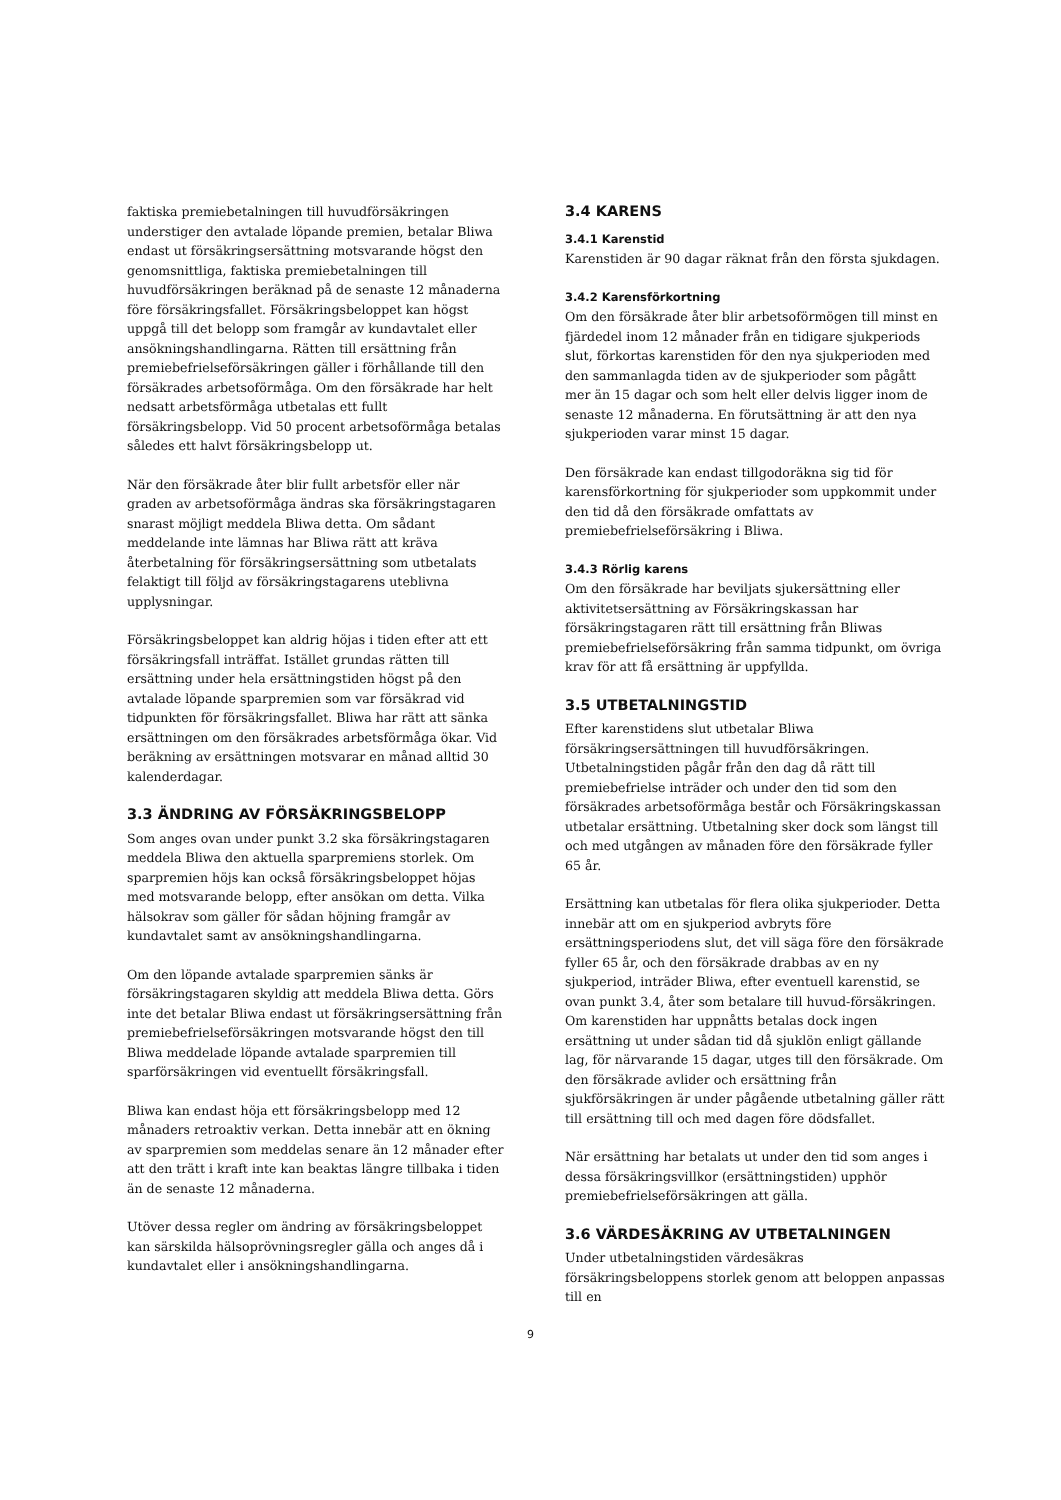faktiska premiebetalningen till huvudförsäkringen understiger den avtalade löpande premien, betalar Bliwa endast ut försäkringsersättning motsvarande högst den genomsnittliga, faktiska premiebetalningen till huvudförsäkringen beräknad på de senaste 12 månaderna före försäkringsfallet. Försäkringsbeloppet kan högst uppgå till det belopp som framgår av kundavtalet eller ansökningshandlingarna. Rätten till ersättning från premiebefrielseförsäkringen gäller i förhållande till den försäkrades arbetsoförmåga. Om den försäkrade har helt nedsatt arbetsförmåga utbetalas ett fullt försäkringsbelopp. Vid 50 procent arbetsoförmåga betalas således ett halvt försäkringsbelopp ut.
När den försäkrade åter blir fullt arbetsför eller när graden av arbetsoförmåga ändras ska försäkringstagaren snarast möjligt meddela Bliwa detta. Om sådant meddelande inte lämnas har Bliwa rätt att kräva återbetalning för försäkringsersättning som utbetalats felaktigt till följd av försäkringstagarens uteblivna upplysningar.
Försäkringsbeloppet kan aldrig höjas i tiden efter att ett försäkringsfall inträffat. Istället grundas rätten till ersättning under hela ersättningstiden högst på den avtalade löpande sparpremien som var försäkrad vid tidpunkten för försäkringsfallet. Bliwa har rätt att sänka ersättningen om den försäkrades arbetsförmåga ökar. Vid beräkning av ersättningen motsvarar en månad alltid 30 kalenderdagar.
3.3 ÄNDRING AV FÖRSÄKRINGSBELOPP
Som anges ovan under punkt 3.2 ska försäkringstagaren meddela Bliwa den aktuella sparpremiens storlek. Om sparpremien höjs kan också försäkringsbeloppet höjas med motsvarande belopp, efter ansökan om detta. Vilka hälsokrav som gäller för sådan höjning framgår av kundavtalet samt av ansökningshandlingarna.
Om den löpande avtalade sparpremien sänks är försäkringstagaren skyldig att meddela Bliwa detta. Görs inte det betalar Bliwa endast ut försäkringsersättning från premiebefrielseförsäkringen motsvarande högst den till Bliwa meddelade löpande avtalade sparpremien till sparförsäkringen vid eventuellt försäkringsfall.
Bliwa kan endast höja ett försäkringsbelopp med 12 månaders retroaktiv verkan. Detta innebär att en ökning av sparpremien som meddelas senare än 12 månader efter att den trätt i kraft inte kan beaktas längre tillbaka i tiden än de senaste 12 månaderna.
Utöver dessa regler om ändring av försäkringsbeloppet kan särskilda hälsoprövningsregler gälla och anges då i kundavtalet eller i ansökningshandlingarna.
3.4 KARENS
3.4.1 Karenstid
Karenstiden är 90 dagar räknat från den första sjukdagen.
3.4.2 Karensförkortning
Om den försäkrade åter blir arbetsoförmögen till minst en fjärdedel inom 12 månader från en tidigare sjukperiods slut, förkortas karenstiden för den nya sjukperioden med den sammanlagda tiden av de sjukperioder som pågått mer än 15 dagar och som helt eller delvis ligger inom de senaste 12 månaderna. En förutsättning är att den nya sjukperioden varar minst 15 dagar.
Den försäkrade kan endast tillgodoräkna sig tid för karensförkortning för sjukperioder som uppkommit under den tid då den försäkrade omfattats av premiebefrielseförsäkring i Bliwa.
3.4.3 Rörlig karens
Om den försäkrade har beviljats sjukersättning eller aktivitetsersättning av Försäkringskassan har försäkringstagaren rätt till ersättning från Bliwas premiebefrielseförsäkring från samma tidpunkt, om övriga krav för att få ersättning är uppfyllda.
3.5 UTBETALNINGSTID
Efter karenstidens slut utbetalar Bliwa försäkringsersättningen till huvudförsäkringen. Utbetalningstiden pågår från den dag då rätt till premiebefrielse inträder och under den tid som den försäkrades arbetsoförmåga består och Försäkringskassan utbetalar ersättning. Utbetalning sker dock som längst till och med utgången av månaden före den försäkrade fyller 65 år.
Ersättning kan utbetalas för flera olika sjukperioder. Detta innebär att om en sjukperiod avbryts före ersättningsperiodens slut, det vill säga före den försäkrade fyller 65 år, och den försäkrade drabbas av en ny sjukperiod, inträder Bliwa, efter eventuell karenstid, se ovan punkt 3.4, åter som betalare till huvud-försäkringen. Om karenstiden har uppnåtts betalas dock ingen ersättning ut under sådan tid då sjuklön enligt gällande lag, för närvarande 15 dagar, utges till den försäkrade. Om den försäkrade avlider och ersättning från sjukförsäkringen är under pågående utbetalning gäller rätt till ersättning till och med dagen före dödsfallet.
När ersättning har betalats ut under den tid som anges i dessa försäkringsvillkor (ersättningstiden) upphör premiebefrielseförsäkringen att gälla.
3.6 VÄRDESÄKRING AV UTBETALNINGEN
Under utbetalningstiden värdesäkras försäkringsbeloppens storlek genom att beloppen anpassas till en
9